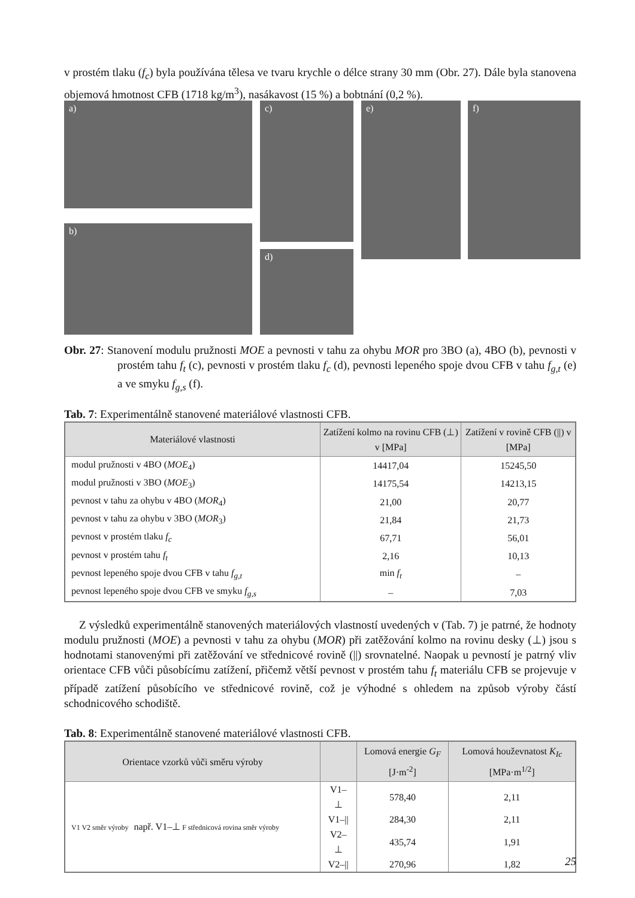v prostém tlaku (f<sub>c</sub>) byla používána tělesa ve tvaru krychle o délce strany 30 mm (Obr. 27). Dále byla stanovena objemová hmotnost CFB (1718 kg/m<sup>3</sup>), nasákavost (15 %) a bobtnání (0,2 %).
a)
b)
c)
d)
e) f)
Obr. 27: Stanovení modulu pružnosti MOE a pevnosti v tahu za ohybu MOR pro 3BO (a), 4BO (b), pevnosti v prostém tahu f<sub>t</sub> (c), pevnosti v prostém tlaku f<sub>c</sub> (d), pevnosti lepeného spoje dvou CFB v tahu f<sub>g,t</sub> (e) a ve smyku f<sub>g,s</sub> (f).
Tab. 7: Experimentálně stanovené materiálové vlastnosti CFB.
| Materiálové vlastnosti | Zatížení kolmo na rovinu CFB (⊥) v [MPa] | Zatížení v rovině CFB (//) v [MPa] |
| --- | --- | --- |
| modul pružnosti v 4BO ( MOE<sub>4</sub>) | 14417,04 | 15245,50 |
| modul pružnosti v 3BO ( MOE<sub>3</sub>) | 14175,54 | 14213,15 |
| pevnost v tahu za ohybu v 4BO ( MOR<sub>4</sub>) | 21,00 | 20,77 |
| pevnost v tahu za ohybu v 3BO ( MOR<sub>3</sub>) | 21,84 | 21,73 |
| pevnost v prostém tlaku f<sub>c</sub> | 67,71 | 56,01 |
| pevnost v prostém tahu f<sub>t</sub> | 2,16 | 10,13 |
| pevnost lepeného spoje dvou CFB v tahu f<sub>g,t</sub> | min f<sub>t</sub> | – |
| pevnost lepeného spoje dvou CFB ve smyku f<sub>g,s</sub> | – | 7,03 |
Z výsledků experimentálně stanovených materiálových vlastností uvedených v (Tab. 7) je patrné, že hodnoty modulu pružnosti (MOE) a pevnosti v tahu za ohybu (MOR) při zatěžování kolmo na rovinu desky (⊥) jsou s hodnotami stanovenými při zatěžování ve střednicové rovině (||) srovnatelné. Naopak u pevností je patrný vliv orientace CFB vůči působícímu zatížení, přičemž větší pevnost v prostém tahu f<sub>t</sub> materiálu CFB se projevuje v případě zatížení působícího ve střednicové rovině, což je výhodné s ohledem na způsob výroby částí schodnicového schodiště.
Tab. 8: Experimentálně stanovené materiálové vlastnosti CFB.
| Orientace vzorků vůči směru výroby | | Lomová energie G<sub>F</sub> [J·m<sup>-2</sup>] | Lomová houževnatost K<sub>Ic</sub> [MPa·m<sup>1/2</sup>] |
| --- | --- | --- | --- |
| V1 V2 směr výroby např. V1–⊥ F střednicová rovina směr výroby | V1–⊥ | 578,40 | 2,11 |
| | V1–// | 284,30 | 2,11 |
| | V2–⊥ | 435,74 | 1,91 |
| | V2–// | 270,96 | 1,82 |
25